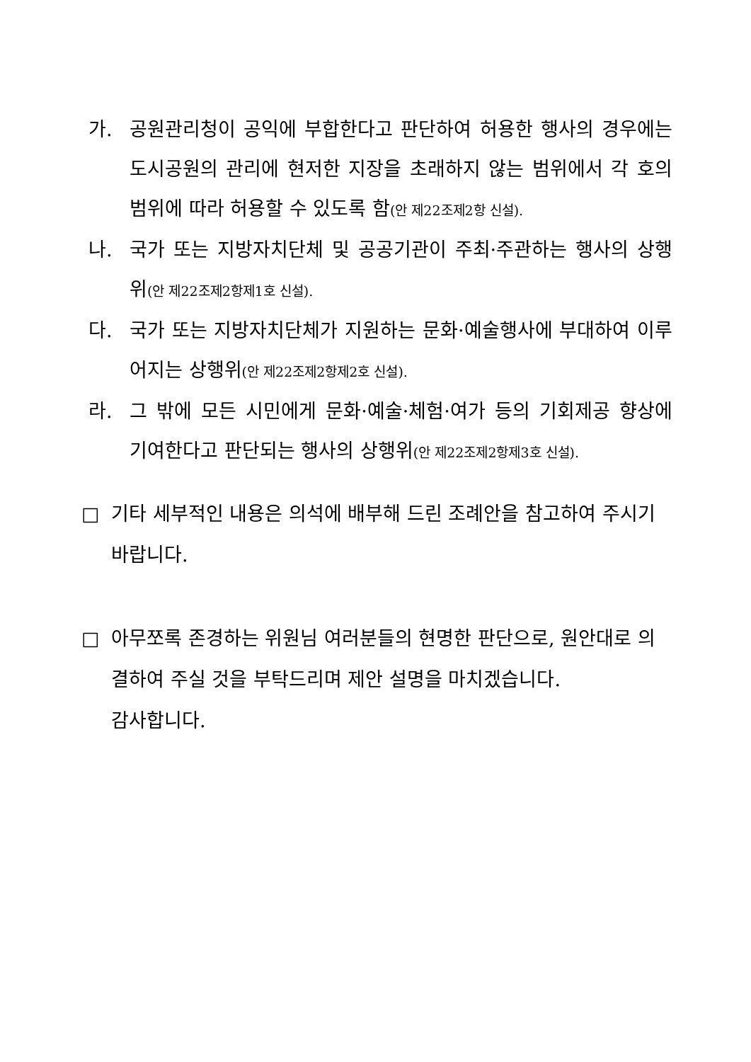가. 공원관리청이 공익에 부합한다고 판단하여 허용한 행사의 경우에는 도시공원의 관리에 현저한 지장을 초래하지 않는 범위에서 각 호의 범위에 따라 허용할 수 있도록 함(안 제22조제2항 신설).
나. 국가 또는 지방자치단체 및 공공기관이 주최·주관하는 행사의 상행위(안 제22조제2항제1호 신설).
다. 국가 또는 지방자치단체가 지원하는 문화·예술행사에 부대하여 이루어지는 상행위(안 제22조제2항제2호 신설).
라. 그 밖에 모든 시민에게 문화·예술·체험·여가 등의 기회제공 향상에 기여한다고 판단되는 행사의 상행위(안 제22조제2항제3호 신설).
□ 기타 세부적인 내용은 의석에 배부해 드린 조례안을 참고하여 주시기 바랍니다.
□ 아무쪼록 존경하는 위원님 여러분들의 현명한 판단으로, 원안대로 의결하여 주실 것을 부탁드리며 제안 설명을 마치겠습니다.
감사합니다.